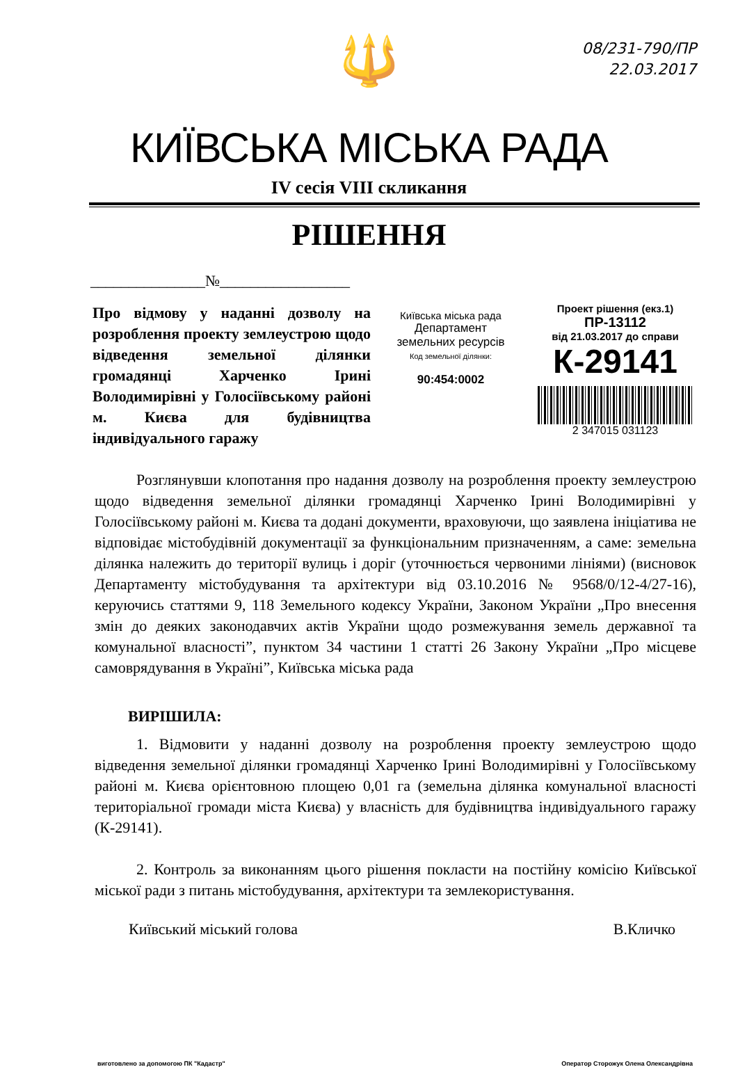08/231-790/ПР
22.03.2017
🔱
КИЇВСЬКА МІСЬКА РАДА
IV сесія VIII скликання
РІШЕННЯ
_______________№_________________
Про відмову у наданні дозволу на розроблення проекту землеустрою щодо відведення земельної ділянки громадянці Харченко Ірині Володимирівні у Голосіївському районі м. Києва для будівництва індивідуального гаражу
Київська міська рада
Департамент
земельних ресурсів
Код земельної ділянки:
90:454:0002
Проект рішення (екз.1)
ПР-13112
від 21.03.2017 до справи
К-29141
2 347015 031123
Розглянувши клопотання про надання дозволу на розроблення проекту землеустрою щодо відведення земельної ділянки громадянці Харченко Ірині Володимирівні у Голосіївському районі м. Києва та додані документи, враховуючи, що заявлена ініціатива не відповідає містобудівній документації за функціональним призначенням, а саме: земельна ділянка належить до території вулиць і доріг (уточнюється червоними лініями) (висновок Департаменту містобудування та архітектури від 03.10.2016 № 9568/0/12-4/27-16), керуючись статтями 9, 118 Земельного кодексу України, Законом України „Про внесення змін до деяких законодавчих актів України щодо розмежування земель державної та комунальної власності”, пунктом 34 частини 1 статті 26 Закону України „Про місцеве самоврядування в Україні”, Київська міська рада
ВИРІШИЛА:
1. Відмовити у наданні дозволу на розроблення проекту землеустрою щодо відведення земельної ділянки громадянці Харченко Ірині Володимирівні у Голосіївському районі м. Києва орієнтовною площею 0,01 га (земельна ділянка комунальної власності територіальної громади міста Києва) у власність для будівництва індивідуального гаражу (К-29141).
2. Контроль за виконанням цього рішення покласти на постійну комісію Київської міської ради з питань містобудування, архітектури та землекористування.
Київський міський голова В.Кличко
виготовлено за допомогою ПК "Кадастр" Оператор Сторожук Олена Олександрівна